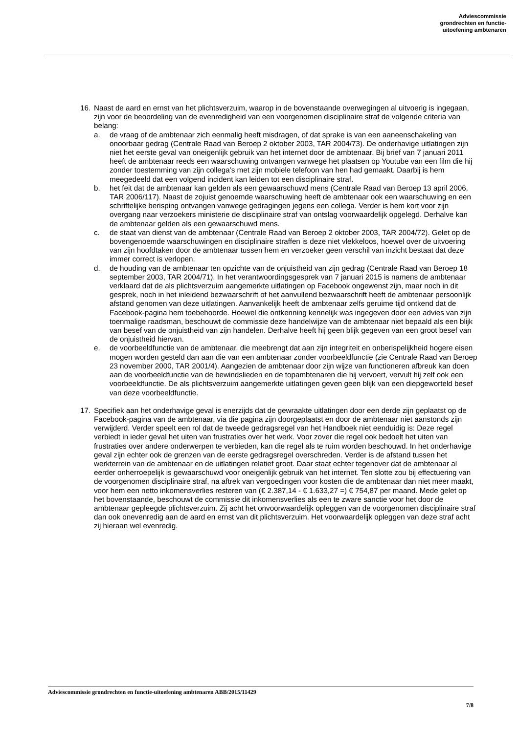Adviescommissie
grondrechten en functie-
uitoefening ambtenaren
16. Naast de aard en ernst van het plichtsverzuim, waarop in de bovenstaande overwegingen al uitvoerig is ingegaan, zijn voor de beoordeling van de evenredigheid van een voorgenomen disciplinaire straf de volgende criteria van belang:
a. de vraag of de ambtenaar zich eenmalig heeft misdragen, of dat sprake is van een aaneenschakeling van onoorbaar gedrag (Centrale Raad van Beroep 2 oktober 2003, TAR 2004/73). De onderhavige uitlatingen zijn niet het eerste geval van oneigenlijk gebruik van het internet door de ambtenaar. Bij brief van 7 januari 2011 heeft de ambtenaar reeds een waarschuwing ontvangen vanwege het plaatsen op Youtube van een film die hij zonder toestemming van zijn collega’s met zijn mobiele telefoon van hen had gemaakt. Daarbij is hem meegedeeld dat een volgend incident kan leiden tot een disciplinaire straf.
b. het feit dat de ambtenaar kan gelden als een gewaarschuwd mens (Centrale Raad van Beroep 13 april 2006, TAR 2006/117). Naast de zojuist genoemde waarschuwing heeft de ambtenaar ook een waarschuwing en een schriftelijke berisping ontvangen vanwege gedragingen jegens een collega. Verder is hem kort voor zijn overgang naar verzoekers ministerie de disciplinaire straf van ontslag voorwaardelijk opgelegd. Derhalve kan de ambtenaar gelden als een gewaarschuwd mens.
c. de staat van dienst van de ambtenaar (Centrale Raad van Beroep 2 oktober 2003, TAR 2004/72). Gelet op de bovengenoemde waarschuwingen en disciplinaire straffen is deze niet vlekkeloos, hoewel over de uitvoering van zijn hoofdtaken door de ambtenaar tussen hem en verzoeker geen verschil van inzicht bestaat dat deze immer correct is verlopen.
d. de houding van de ambtenaar ten opzichte van de onjuistheid van zijn gedrag (Centrale Raad van Beroep 18 september 2003, TAR 2004/71). In het verantwoordingsgesprek van 7 januari 2015 is namens de ambtenaar verklaard dat de als plichtsverzuim aangemerkte uitlatingen op Facebook ongewenst zijn, maar noch in dit gesprek, noch in het inleidend bezwaarschrift of het aanvullend bezwaarschrift heeft de ambtenaar persoonlijk afstand genomen van deze uitlatingen. Aanvankelijk heeft de ambtenaar zelfs geruime tijd ontkend dat de Facebook-pagina hem toebehoorde. Hoewel die ontkenning kennelijk was ingegeven door een advies van zijn toenmalige raadsman, beschouwt de commissie deze handelwijze van de ambtenaar niet bepaald als een blijk van besef van de onjuistheid van zijn handelen. Derhalve heeft hij geen blijk gegeven van een groot besef van de onjuistheid hiervan.
e. de voorbeeldfunctie van de ambtenaar, die meebrengt dat aan zijn integriteit en onberispelijkheid hogere eisen mogen worden gesteld dan aan die van een ambtenaar zonder voorbeeldfunctie (zie Centrale Raad van Beroep 23 november 2000, TAR 2001/4). Aangezien de ambtenaar door zijn wijze van functioneren afbreuk kan doen aan de voorbeeldfunctie van de bewindslieden en de topambtenaren die hij vervoert, vervult hij zelf ook een voorbeeldfunctie. De als plichtsverzuim aangemerkte uitlatingen geven geen blijk van een diepgeworteld besef van deze voorbeeldfunctie.
17. Specifiek aan het onderhavige geval is enerzijds dat de gewraakte uitlatingen door een derde zijn geplaatst op de Facebook-pagina van de ambtenaar, via die pagina zijn doorgeplaatst en door de ambtenaar niet aanstonds zijn verwijderd. Verder speelt een rol dat de tweede gedragsregel van het Handboek niet eenduidig is: Deze regel verbiedt in ieder geval het uiten van frustraties over het werk. Voor zover die regel ook bedoelt het uiten van frustraties over andere onderwerpen te verbieden, kan die regel als te ruim worden beschouwd. In het onderhavige geval zijn echter ook de grenzen van de eerste gedragsregel overschreden. Verder is de afstand tussen het werkterrein van de ambtenaar en de uitlatingen relatief groot. Daar staat echter tegenover dat de ambtenaar al eerder onherroepelijk is gewaarschuwd voor oneigenlijk gebruik van het internet. Ten slotte zou bij effectuering van de voorgenomen disciplinaire straf, na aftrek van vergoedingen voor kosten die de ambtenaar dan niet meer maakt, voor hem een netto inkomensverlies resteren van (€ 2.387,14 - € 1.633,27 =) € 754,87 per maand. Mede gelet op het bovenstaande, beschouwt de commissie dit inkomensverlies als een te zware sanctie voor het door de ambtenaar gepleegde plichtsverzuim. Zij acht het onvoorwaardelijk opleggen van de voorgenomen disciplinaire straf dan ook onevenredig aan de aard en ernst van dit plichtsverzuim. Het voorwaardelijk opleggen van deze straf acht zij hieraan wel evenredig.
Adviescommissie grondrechten en functie-uitoefening ambtenaren ABB/2015/11429
7/8